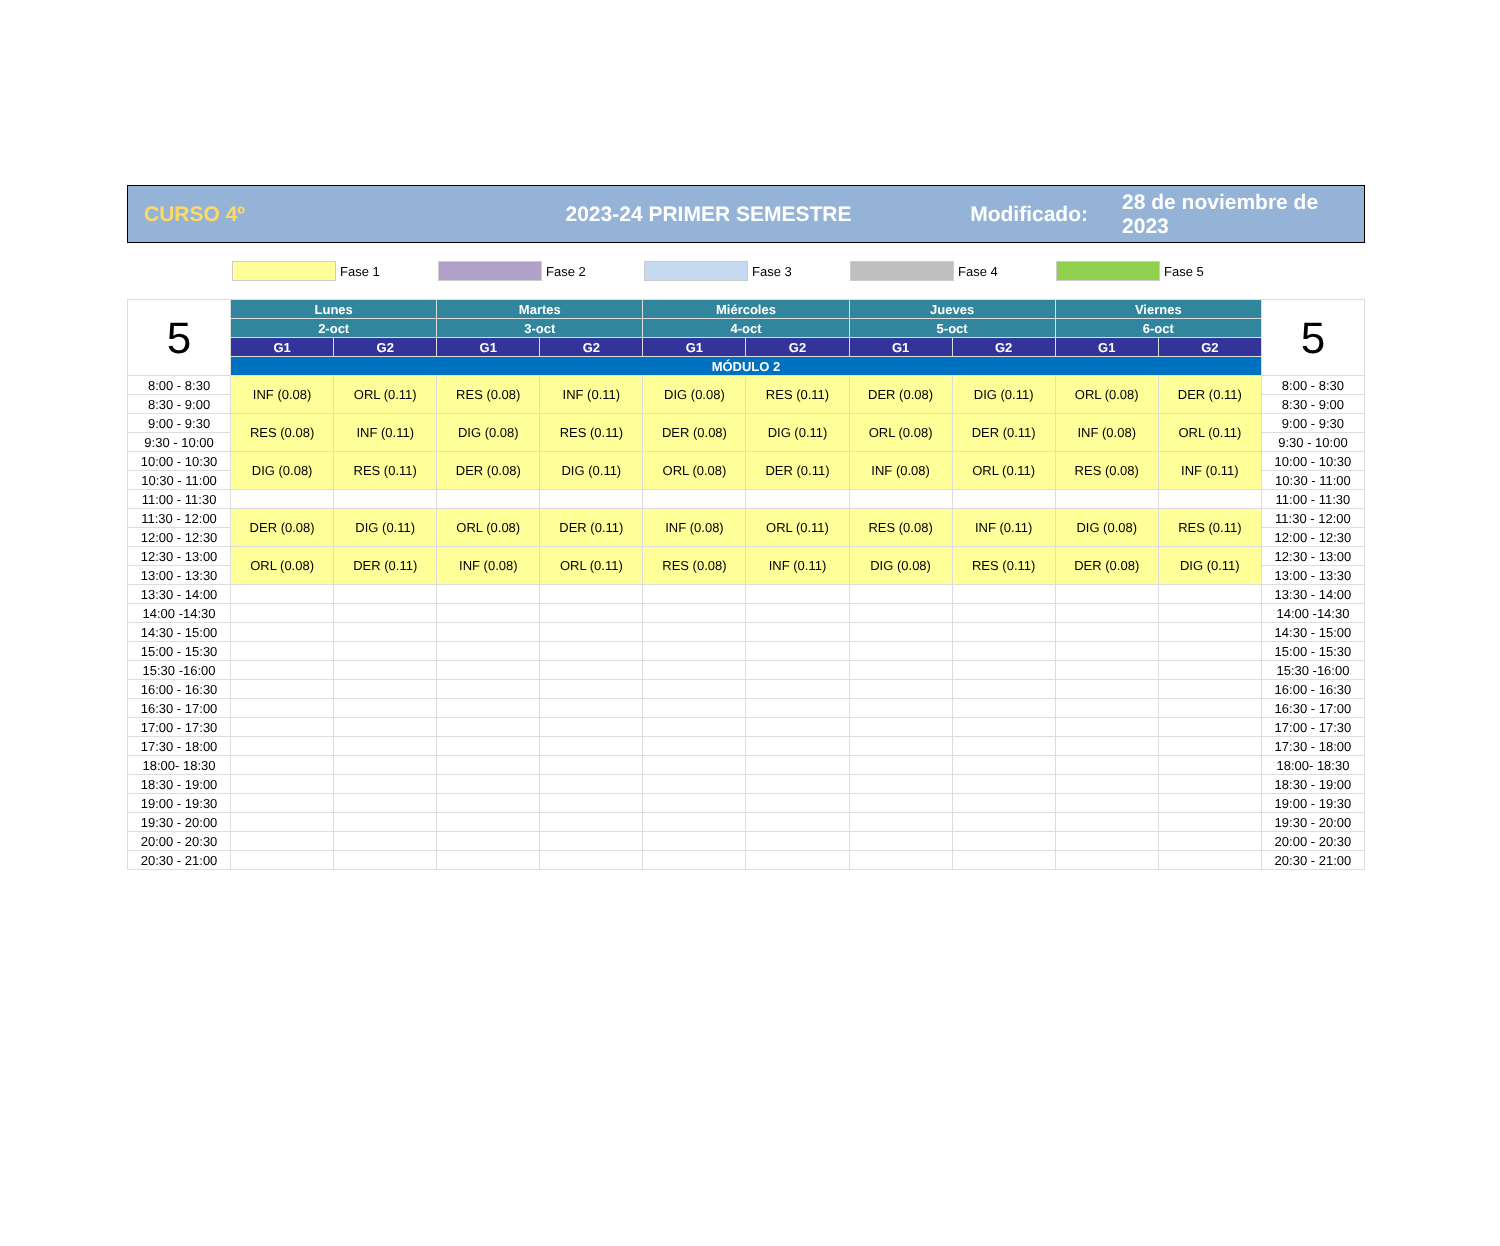CURSO 4º 2023-24 PRIMER SEMESTRE Modificado: 28 de noviembre de 2023
Fase 1 Fase 2 Fase 3 Fase 4 Fase 5
| 5 | Lunes | | Martes | | Miércoles | | Jueves | | Viernes | | 5 |
| | 2-oct | | 3-oct | | 4-oct | | 5-oct | | 6-oct | | |
| | G1 | G2 | G1 | G2 | G1 | G2 | G1 | G2 | G1 | G2 | |
| | MÓDULO 2 | | | | | | | | | | |
| 8:00 - 8:30 | INF (0.08) | ORL (0.11) | RES (0.08) | INF (0.11) | DIG (0.08) | RES (0.11) | DER (0.08) | DIG (0.11) | ORL (0.08) | DER (0.11) | 8:00 - 8:30 |
| 8:30 - 9:00 | | | | | | | | | | | 8:30 - 9:00 |
| 9:00 - 9:30 | RES (0.08) | INF (0.11) | DIG (0.08) | RES (0.11) | DER (0.08) | DIG (0.11) | ORL (0.08) | DER (0.11) | INF (0.08) | ORL (0.11) | 9:00 - 9:30 |
| 9:30 - 10:00 | | | | | | | | | | | 9:30 - 10:00 |
| 10:00 - 10:30 | DIG (0.08) | RES (0.11) | DER (0.08) | DIG (0.11) | ORL (0.08) | DER (0.11) | INF (0.08) | ORL (0.11) | RES (0.08) | INF (0.11) | 10:00 - 10:30 |
| 10:30 - 11:00 | | | | | | | | | | | 10:30 - 11:00 |
| 11:00 - 11:30 | | | | | | | | | | | 11:00 - 11:30 |
| 11:30 - 12:00 | DER (0.08) | DIG (0.11) | ORL (0.08) | DER (0.11) | INF (0.08) | ORL (0.11) | RES (0.08) | INF (0.11) | DIG (0.08) | RES (0.11) | 11:30 - 12:00 |
| 12:00 - 12:30 | | | | | | | | | | | 12:00 - 12:30 |
| 12:30 - 13:00 | ORL (0.08) | DER (0.11) | INF (0.08) | ORL (0.11) | RES (0.08) | INF (0.11) | DIG (0.08) | RES (0.11) | DER (0.08) | DIG (0.11) | 12:30 - 13:00 |
| 13:00 - 13:30 | | | | | | | | | | | 13:00 - 13:30 |
| 13:30 - 14:00 | | | | | | | | | | | 13:30 - 14:00 |
| 14:00 -14:30 | | | | | | | | | | | 14:00 -14:30 |
| 14:30 - 15:00 | | | | | | | | | | | 14:30 - 15:00 |
| 15:00 - 15:30 | | | | | | | | | | | 15:00 - 15:30 |
| 15:30 -16:00 | | | | | | | | | | | 15:30 -16:00 |
| 16:00 - 16:30 | | | | | | | | | | | 16:00 - 16:30 |
| 16:30 - 17:00 | | | | | | | | | | | 16:30 - 17:00 |
| 17:00 - 17:30 | | | | | | | | | | | 17:00 - 17:30 |
| 17:30 - 18:00 | | | | | | | | | | | 17:30 - 18:00 |
| 18:00- 18:30 | | | | | | | | | | | 18:00- 18:30 |
| 18:30 - 19:00 | | | | | | | | | | | 18:30 - 19:00 |
| 19:00 - 19:30 | | | | | | | | | | | 19:00 - 19:30 |
| 19:30 - 20:00 | | | | | | | | | | | 19:30 - 20:00 |
| 20:00 - 20:30 | | | | | | | | | | | 20:00 - 20:30 |
| 20:30 - 21:00 | | | | | | | | | | | 20:30 - 21:00 |